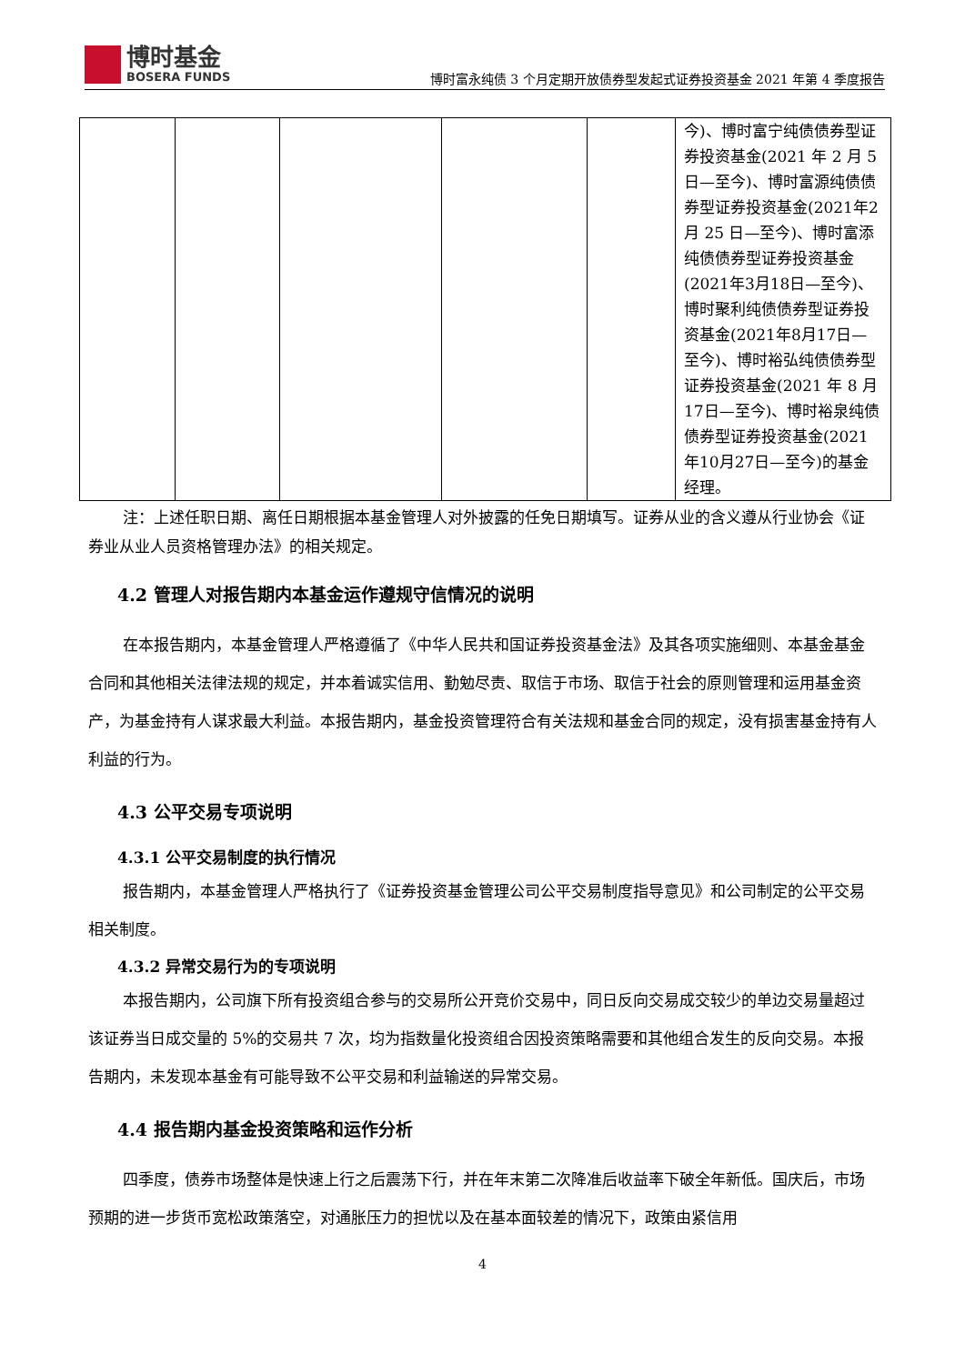博时基金
BOSERA FUNDS
博时富永纯债 3 个月定期开放债券型发起式证券投资基金 2021 年第 4 季度报告
| | | | | | 今)、博时富宁纯债债券型证券投资基金(2021 年 2 月 5 日—至今)、博时富源纯债债券型证券投资基金(2021年2月 25 日—至今)、博时富添纯债债券型证券投资基金(2021年3月18日—至今)、博时聚利纯债债券型证券投资基金(2021年8月17日—至今)、博时裕弘纯债债券型证券投资基金(2021 年 8 月 17日—至今)、博时裕泉纯债债券型证券投资基金(2021年10月27日—至今)的基金经理。 |
注：上述任职日期、离任日期根据本基金管理人对外披露的任免日期填写。证券从业的含义遵从行业协会《证券业从业人员资格管理办法》的相关规定。
4.2 管理人对报告期内本基金运作遵规守信情况的说明
在本报告期内，本基金管理人严格遵循了《中华人民共和国证券投资基金法》及其各项实施细则、本基金基金合同和其他相关法律法规的规定，并本着诚实信用、勤勉尽责、取信于市场、取信于社会的原则管理和运用基金资产，为基金持有人谋求最大利益。本报告期内，基金投资管理符合有关法规和基金合同的规定，没有损害基金持有人利益的行为。
4.3 公平交易专项说明
4.3.1 公平交易制度的执行情况
报告期内，本基金管理人严格执行了《证券投资基金管理公司公平交易制度指导意见》和公司制定的公平交易相关制度。
4.3.2 异常交易行为的专项说明
本报告期内，公司旗下所有投资组合参与的交易所公开竞价交易中，同日反向交易成交较少的单边交易量超过该证券当日成交量的 5%的交易共 7 次，均为指数量化投资组合因投资策略需要和其他组合发生的反向交易。本报告期内，未发现本基金有可能导致不公平交易和利益输送的异常交易。
4.4 报告期内基金投资策略和运作分析
四季度，债券市场整体是快速上行之后震荡下行，并在年末第二次降准后收益率下破全年新低。国庆后，市场预期的进一步货币宽松政策落空，对通胀压力的担忧以及在基本面较差的情况下，政策由紧信用
4